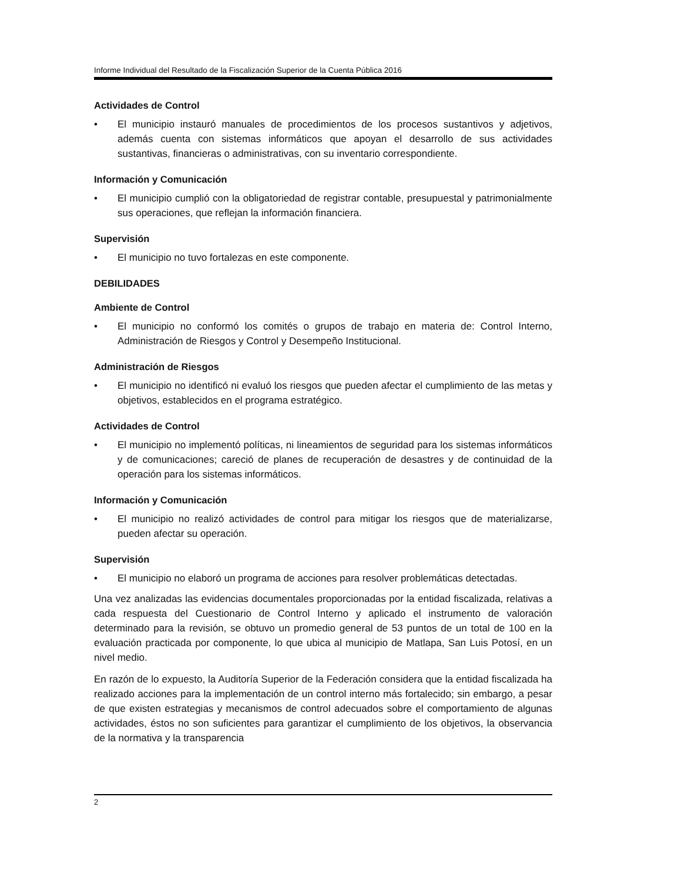Informe Individual del Resultado de la Fiscalización Superior de la Cuenta Pública 2016
Actividades de Control
• El municipio instauró manuales de procedimientos de los procesos sustantivos y adjetivos, además cuenta con sistemas informáticos que apoyan el desarrollo de sus actividades sustantivas, financieras o administrativas, con su inventario correspondiente.
Información y Comunicación
• El municipio cumplió con la obligatoriedad de registrar contable, presupuestal y patrimonialmente sus operaciones, que reflejan la información financiera.
Supervisión
• El municipio no tuvo fortalezas en este componente.
DEBILIDADES
Ambiente de Control
• El municipio no conformó los comités o grupos de trabajo en materia de: Control Interno, Administración de Riesgos y Control y Desempeño Institucional.
Administración de Riesgos
• El municipio no identificó ni evaluó los riesgos que pueden afectar el cumplimiento de las metas y objetivos, establecidos en el programa estratégico.
Actividades de Control
• El municipio no implementó políticas, ni lineamientos de seguridad para los sistemas informáticos y de comunicaciones; careció de planes de recuperación de desastres y de continuidad de la operación para los sistemas informáticos.
Información y Comunicación
• El municipio no realizó actividades de control para mitigar los riesgos que de materializarse, pueden afectar su operación.
Supervisión
• El municipio no elaboró un programa de acciones para resolver problemáticas detectadas.
Una vez analizadas las evidencias documentales proporcionadas por la entidad fiscalizada, relativas a cada respuesta del Cuestionario de Control Interno y aplicado el instrumento de valoración determinado para la revisión, se obtuvo un promedio general de 53 puntos de un total de 100 en la evaluación practicada por componente, lo que ubica al municipio de Matlapa, San Luis Potosí, en un nivel medio.
En razón de lo expuesto, la Auditoría Superior de la Federación considera que la entidad fiscalizada ha realizado acciones para la implementación de un control interno más fortalecido; sin embargo, a pesar de que existen estrategias y mecanismos de control adecuados sobre el comportamiento de algunas actividades, éstos no son suficientes para garantizar el cumplimiento de los objetivos, la observancia de la normativa y la transparencia
2